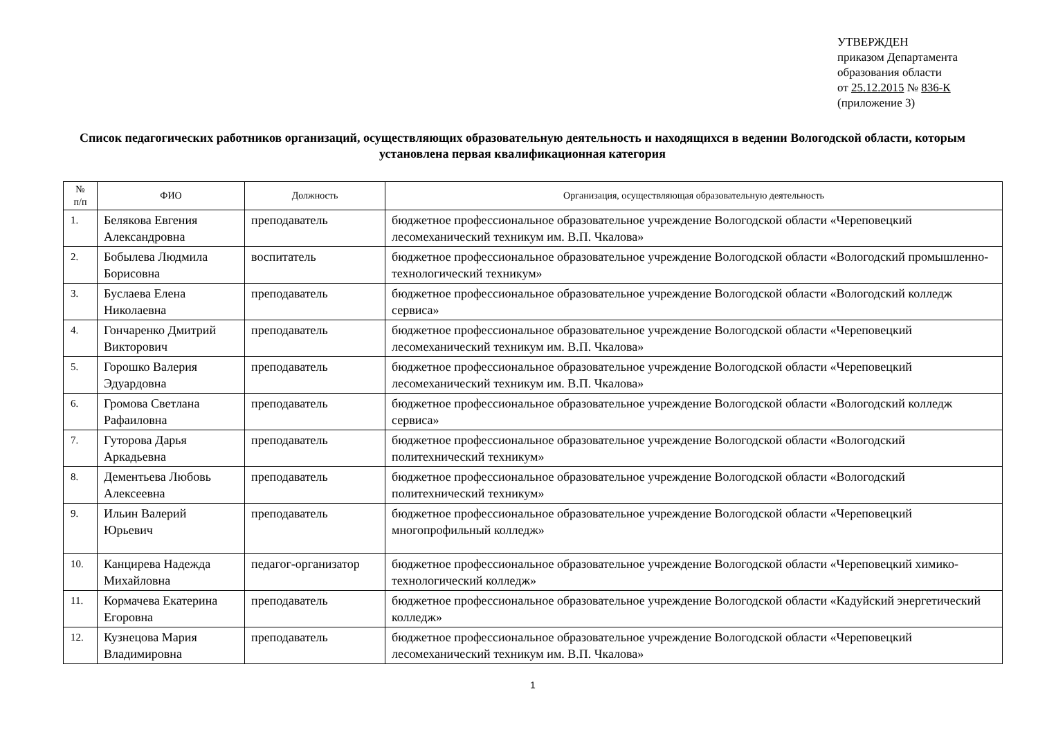УТВЕРЖДЕН
приказом Департамента
образования области
от 25.12.2015 № 836-К
(приложение 3)
Список педагогических работников организаций, осуществляющих образовательную деятельность и находящихся в ведении Вологодской области, которым установлена первая квалификационная категория
| № п/п | ФИО | Должность | Организация, осуществляющая образовательную деятельность |
| --- | --- | --- | --- |
| 1. | Белякова Евгения Александровна | преподаватель | бюджетное профессиональное образовательное учреждение Вологодской области «Череповецкий лесомеханический техникум им. В.П. Чкалова» |
| 2. | Бобылева Людмила Борисовна | воспитатель | бюджетное профессиональное образовательное учреждение Вологодской области «Вологодский промышленно-технологический техникум» |
| 3. | Буслаева Елена Николаевна | преподаватель | бюджетное профессиональное образовательное учреждение Вологодской области «Вологодский колледж сервиса» |
| 4. | Гончаренко Дмитрий Викторович | преподаватель | бюджетное профессиональное образовательное учреждение Вологодской области «Череповецкий лесомеханический техникум им. В.П. Чкалова» |
| 5. | Горошко Валерия Эдуардовна | преподаватель | бюджетное профессиональное образовательное учреждение Вологодской области «Череповецкий лесомеханический техникум им. В.П. Чкалова» |
| 6. | Громова Светлана Рафаиловна | преподаватель | бюджетное профессиональное образовательное учреждение Вологодской области «Вологодский колледж сервиса» |
| 7. | Гуторова Дарья Аркадьевна | преподаватель | бюджетное профессиональное образовательное учреждение Вологодской области «Вологодский политехнический техникум» |
| 8. | Дементьева Любовь Алексеевна | преподаватель | бюджетное профессиональное образовательное учреждение Вологодской области «Вологодский политехнический техникум» |
| 9. | Ильин Валерий Юрьевич | преподаватель | бюджетное профессиональное образовательное учреждение Вологодской области «Череповецкий многопрофильный колледж» |
| 10. | Канцирева Надежда Михайловна | педагог-организатор | бюджетное профессиональное образовательное учреждение Вологодской области «Череповецкий химико-технологический колледж» |
| 11. | Кормачева Екатерина Егоровна | преподаватель | бюджетное профессиональное образовательное учреждение Вологодской области «Кадуйский энергетический колледж» |
| 12. | Кузнецова Мария Владимировна | преподаватель | бюджетное профессиональное образовательное учреждение Вологодской области «Череповецкий лесомеханический техникум им. В.П. Чкалова» |
1